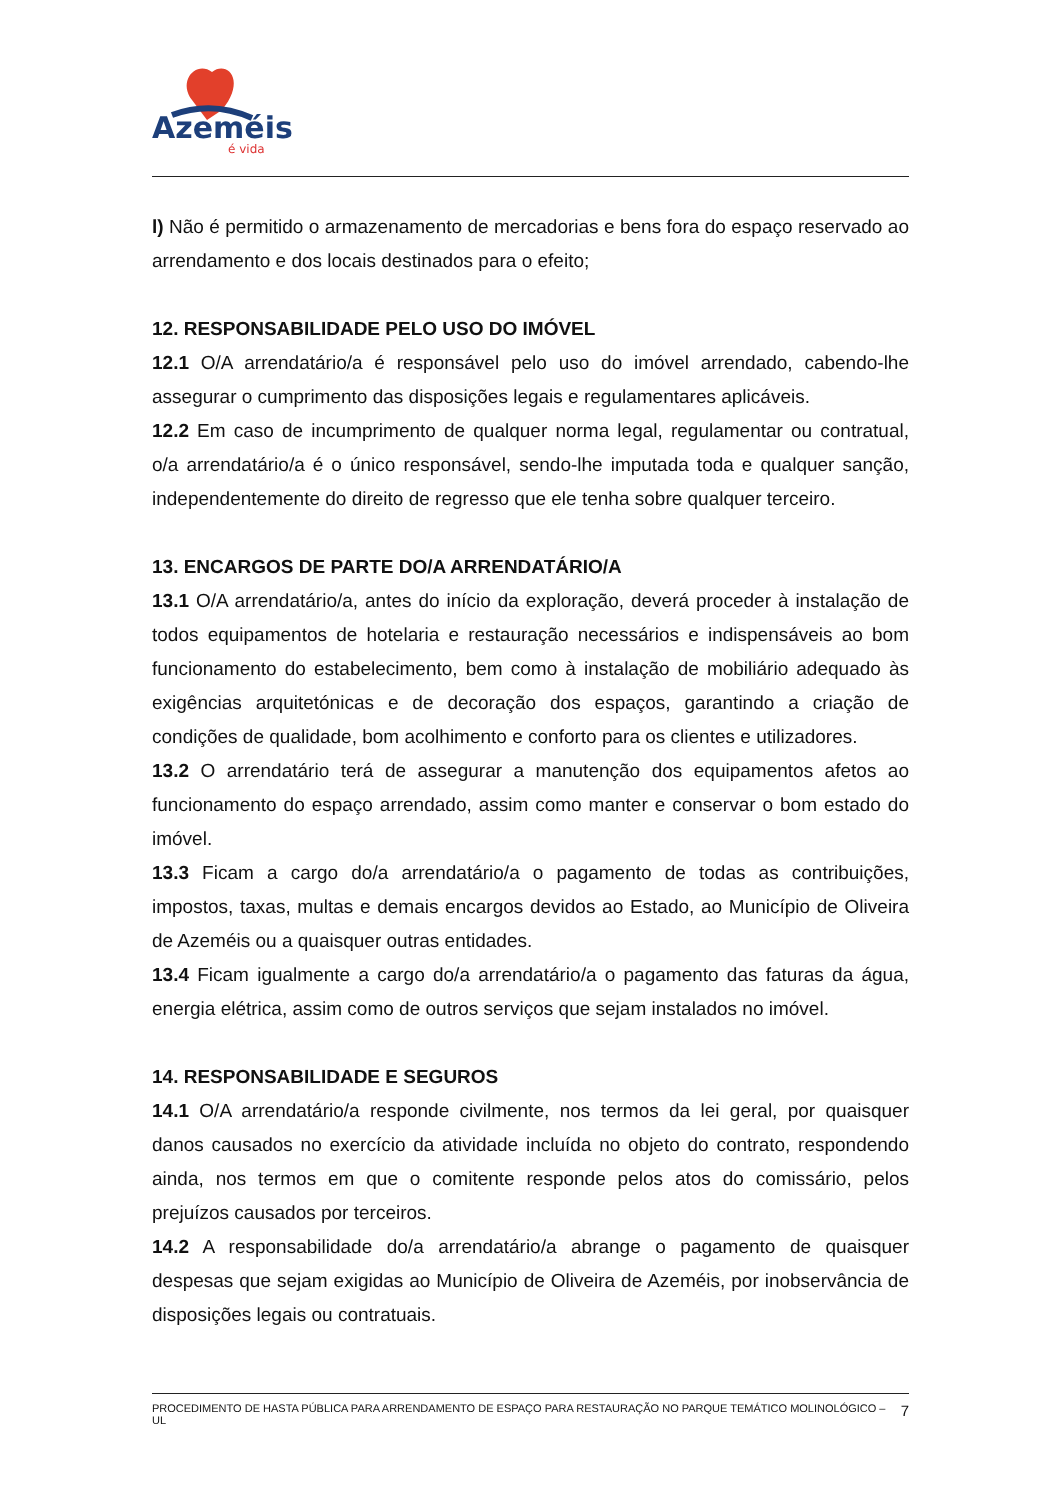Azeméis
é vida
l) Não é permitido o armazenamento de mercadorias e bens fora do espaço reservado ao arrendamento e dos locais destinados para o efeito;
12. RESPONSABILIDADE PELO USO DO IMÓVEL
12.1 O/A arrendatário/a é responsável pelo uso do imóvel arrendado, cabendo-lhe assegurar o cumprimento das disposições legais e regulamentares aplicáveis.
12.2 Em caso de incumprimento de qualquer norma legal, regulamentar ou contratual, o/a arrendatário/a é o único responsável, sendo-lhe imputada toda e qualquer sanção, independentemente do direito de regresso que ele tenha sobre qualquer terceiro.
13. ENCARGOS DE PARTE DO/A ARRENDATÁRIO/A
13.1 O/A arrendatário/a, antes do início da exploração, deverá proceder à instalação de todos equipamentos de hotelaria e restauração necessários e indispensáveis ao bom funcionamento do estabelecimento, bem como à instalação de mobiliário adequado às exigências arquitetónicas e de decoração dos espaços, garantindo a criação de condições de qualidade, bom acolhimento e conforto para os clientes e utilizadores.
13.2 O arrendatário terá de assegurar a manutenção dos equipamentos afetos ao funcionamento do espaço arrendado, assim como manter e conservar o bom estado do imóvel.
13.3 Ficam a cargo do/a arrendatário/a o pagamento de todas as contribuições, impostos, taxas, multas e demais encargos devidos ao Estado, ao Município de Oliveira de Azeméis ou a quaisquer outras entidades.
13.4 Ficam igualmente a cargo do/a arrendatário/a o pagamento das faturas da água, energia elétrica, assim como de outros serviços que sejam instalados no imóvel.
14. RESPONSABILIDADE E SEGUROS
14.1 O/A arrendatário/a responde civilmente, nos termos da lei geral, por quaisquer danos causados no exercício da atividade incluída no objeto do contrato, respondendo ainda, nos termos em que o comitente responde pelos atos do comissário, pelos prejuízos causados por terceiros.
14.2 A responsabilidade do/a arrendatário/a abrange o pagamento de quaisquer despesas que sejam exigidas ao Município de Oliveira de Azeméis, por inobservância de disposições legais ou contratuais.
PROCEDIMENTO DE HASTA PÚBLICA PARA ARRENDAMENTO DE ESPAÇO PARA RESTAURAÇÃO NO PARQUE TEMÁTICO MOLINOLÓGICO – UL 7